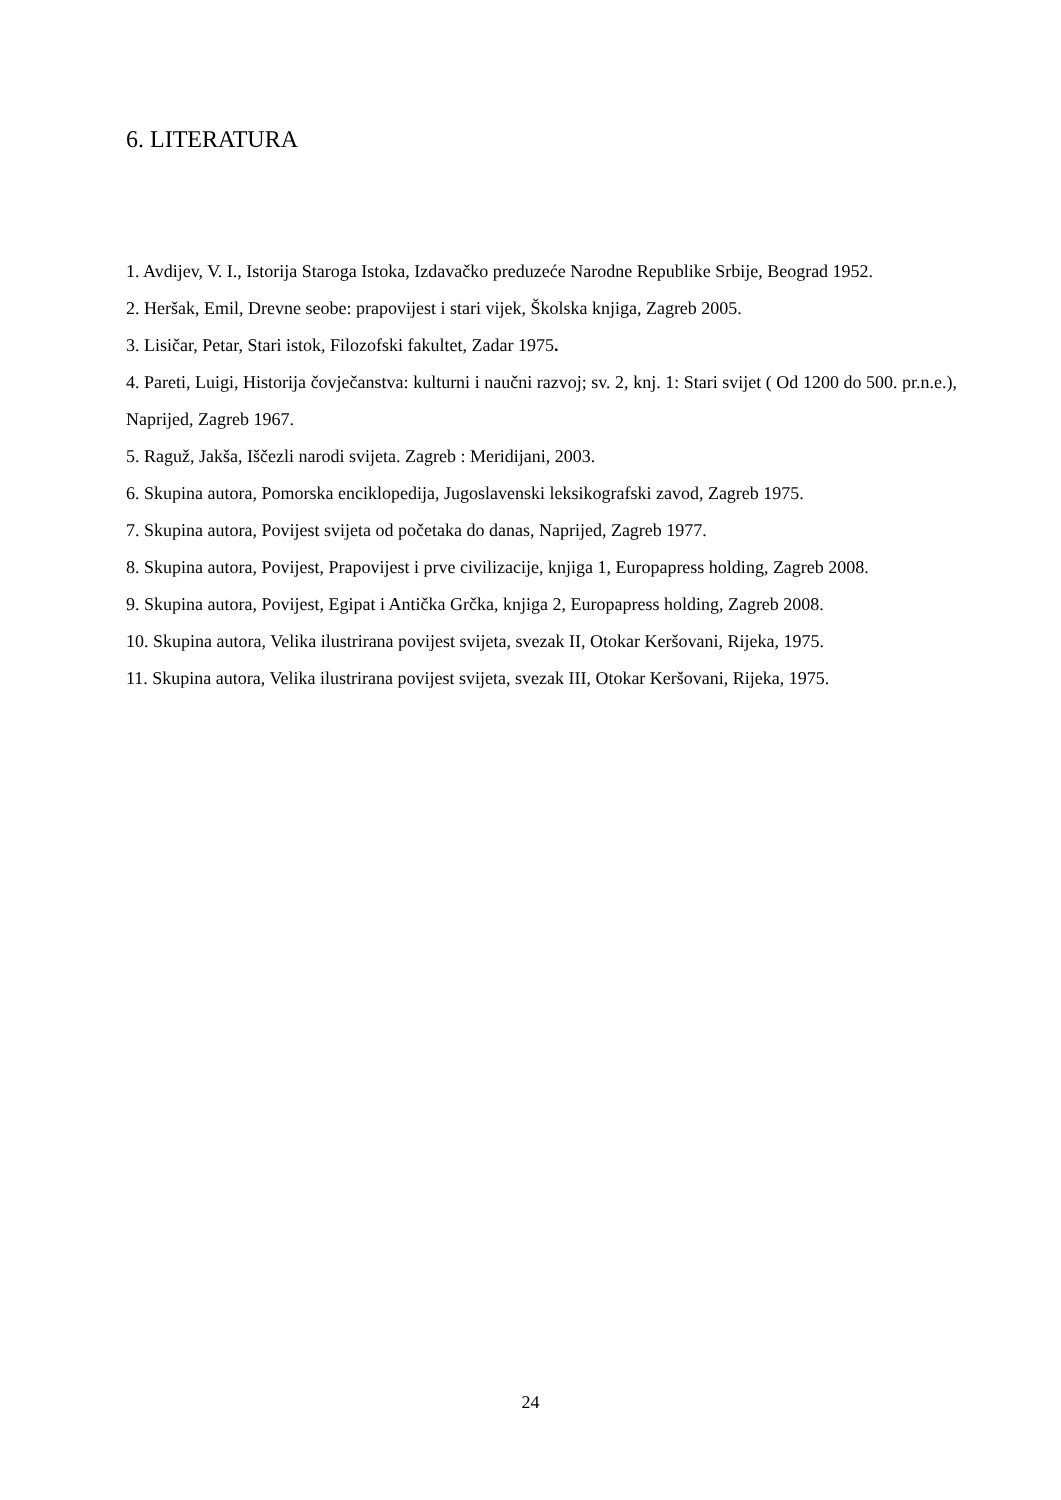6. LITERATURA
1. Avdijev, V. I., Istorija Staroga Istoka, Izdavačko preduzeće Narodne Republike Srbije, Beograd 1952.
2. Heršak, Emil, Drevne seobe: prapovijest i stari vijek, Školska knjiga, Zagreb 2005.
3. Lisičar, Petar, Stari istok, Filozofski fakultet, Zadar 1975.
4. Pareti, Luigi, Historija čovječanstva: kulturni i naučni razvoj; sv. 2, knj. 1: Stari svijet ( Od 1200 do 500. pr.n.e.), Naprijed, Zagreb 1967.
5. Raguž, Jakša, Iščezli narodi svijeta. Zagreb : Meridijani, 2003.
6. Skupina autora, Pomorska enciklopedija, Jugoslavenski leksikografski zavod, Zagreb 1975.
7. Skupina autora, Povijest svijeta od početaka do danas, Naprijed, Zagreb 1977.
8. Skupina autora, Povijest, Prapovijest i prve civilizacije, knjiga 1, Europapress holding, Zagreb 2008.
9. Skupina autora, Povijest, Egipat i Antička Grčka, knjiga 2, Europapress holding, Zagreb 2008.
10. Skupina autora, Velika ilustrirana povijest svijeta, svezak II, Otokar Keršovani, Rijeka, 1975.
11. Skupina autora, Velika ilustrirana povijest svijeta, svezak III, Otokar Keršovani, Rijeka, 1975.
24